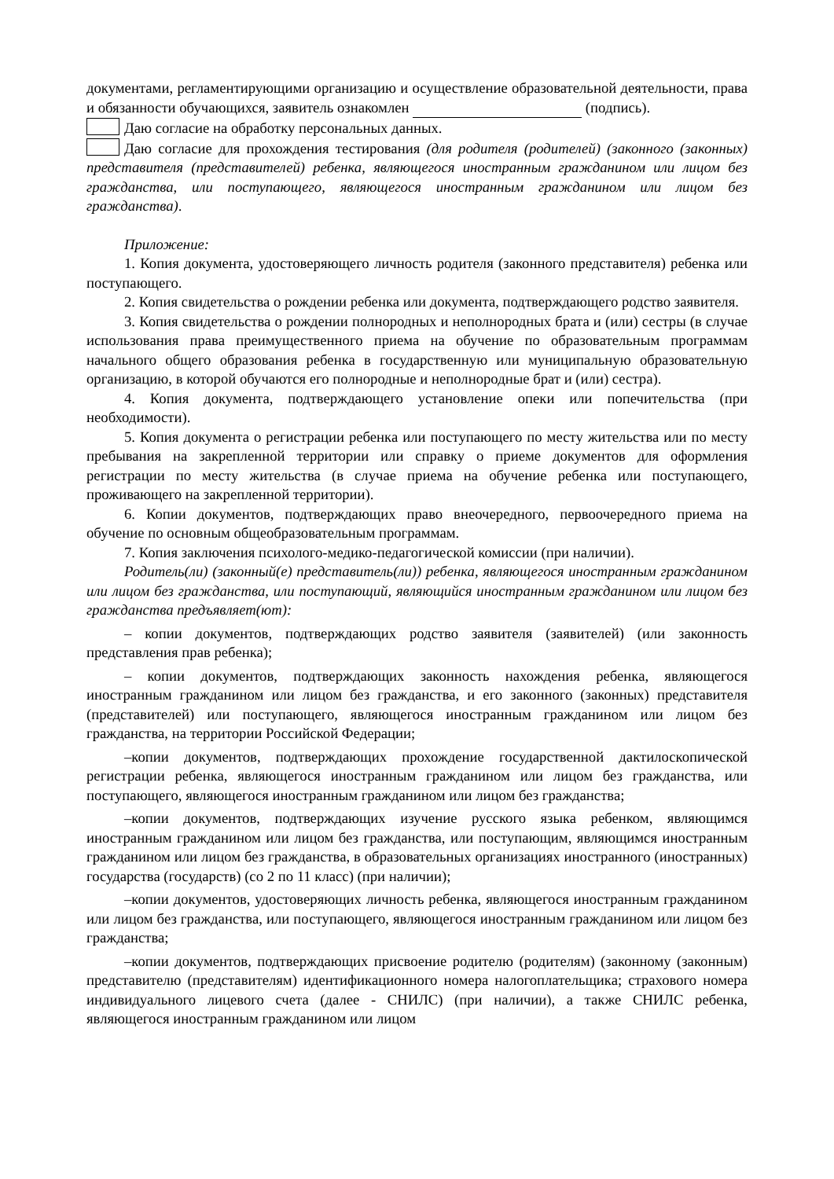документами, регламентирующими организацию и осуществление образовательной деятельности, права и обязанности обучающихся, заявитель ознакомлен (подпись).
Даю согласие на обработку персональных данных.
Даю согласие для прохождения тестирования (для родителя (родителей) (законного (законных) представителя (представителей) ребенка, являющегося иностранным гражданином или лицом без гражданства, или поступающего, являющегося иностранным гражданином или лицом без гражданства).
Приложение:
1. Копия документа, удостоверяющего личность родителя (законного представителя) ребенка или поступающего.
2. Копия свидетельства о рождении ребенка или документа, подтверждающего родство заявителя.
3. Копия свидетельства о рождении полнородных и неполнородных брата и (или) сестры (в случае использования права преимущественного приема на обучение по образовательным программам начального общего образования ребенка в государственную или муниципальную образовательную организацию, в которой обучаются его полнородные и неполнородные брат и (или) сестра).
4. Копия документа, подтверждающего установление опеки или попечительства (при необходимости).
5. Копия документа о регистрации ребенка или поступающего по месту жительства или по месту пребывания на закрепленной территории или справку о приеме документов для оформления регистрации по месту жительства (в случае приема на обучение ребенка или поступающего, проживающего на закрепленной территории).
6. Копии документов, подтверждающих право внеочередного, первоочередного приема на обучение по основным общеобразовательным программам.
7. Копия заключения психолого-медико-педагогической комиссии (при наличии).
Родитель(ли) (законный(е) представитель(ли)) ребенка, являющегося иностранным гражданином или лицом без гражданства, или поступающий, являющийся иностранным гражданином или лицом без гражданства предъявляет(ют):
– копии документов, подтверждающих родство заявителя (заявителей) (или законность представления прав ребенка);
– копии документов, подтверждающих законность нахождения ребенка, являющегося иностранным гражданином или лицом без гражданства, и его законного (законных) представителя (представителей) или поступающего, являющегося иностранным гражданином или лицом без гражданства, на территории Российской Федерации;
–копии документов, подтверждающих прохождение государственной дактилоскопической регистрации ребенка, являющегося иностранным гражданином или лицом без гражданства, или поступающего, являющегося иностранным гражданином или лицом без гражданства;
–копии документов, подтверждающих изучение русского языка ребенком, являющимся иностранным гражданином или лицом без гражданства, или поступающим, являющимся иностранным гражданином или лицом без гражданства, в образовательных организациях иностранного (иностранных) государства (государств) (со 2 по 11 класс) (при наличии);
–копии документов, удостоверяющих личность ребенка, являющегося иностранным гражданином или лицом без гражданства, или поступающего, являющегося иностранным гражданином или лицом без гражданства;
–копии документов, подтверждающих присвоение родителю (родителям) (законному (законным) представителю (представителям) идентификационного номера налогоплательщика; страхового номера индивидуального лицевого счета (далее - СНИЛС) (при наличии), а также СНИЛС ребенка, являющегося иностранным гражданином или лицом